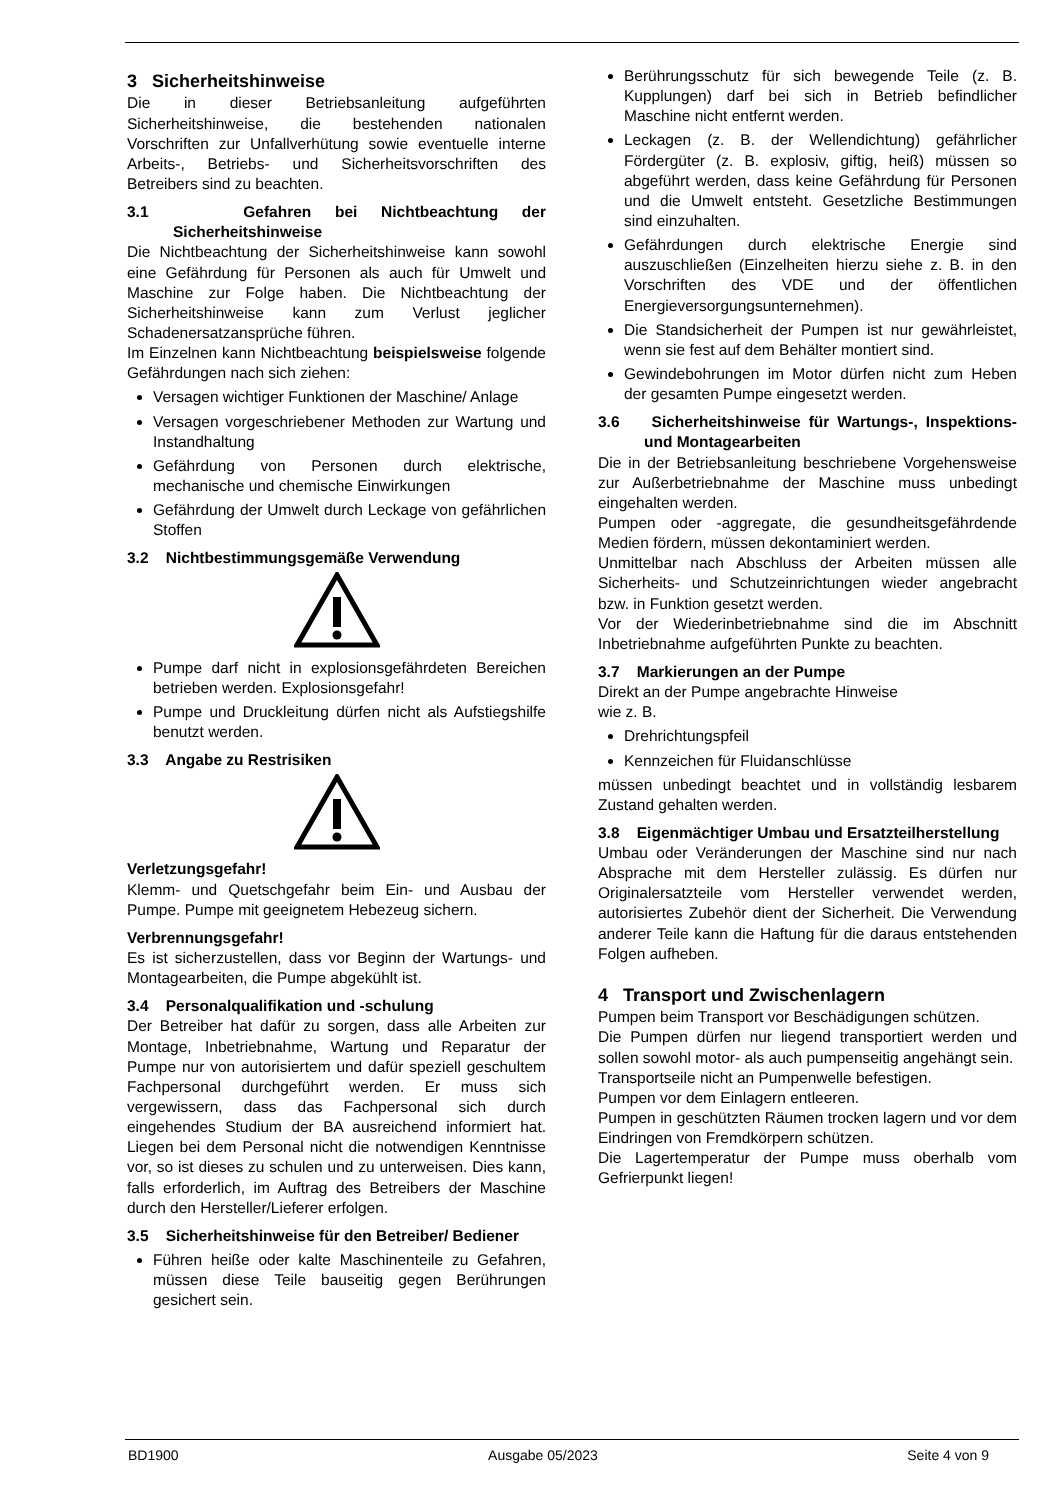3 Sicherheitshinweise
Die in dieser Betriebsanleitung aufgeführten Sicherheitshinweise, die bestehenden nationalen Vorschriften zur Unfallverhütung sowie eventuelle interne Arbeits-, Betriebs- und Sicherheitsvorschriften des Betreibers sind zu beachten.
3.1 Gefahren bei Nichtbeachtung der Sicherheitshinweise
Die Nichtbeachtung der Sicherheitshinweise kann sowohl eine Gefährdung für Personen als auch für Umwelt und Maschine zur Folge haben. Die Nichtbeachtung der Sicherheitshinweise kann zum Verlust jeglicher Schadenersatzansprüche führen.
Im Einzelnen kann Nichtbeachtung beispielsweise folgende Gefährdungen nach sich ziehen:
Versagen wichtiger Funktionen der Maschine/ Anlage
Versagen vorgeschriebener Methoden zur Wartung und Instandhaltung
Gefährdung von Personen durch elektrische, mechanische und chemische Einwirkungen
Gefährdung der Umwelt durch Leckage von gefährlichen Stoffen
3.2 Nichtbestimmungsgemäße Verwendung
Pumpe darf nicht in explosionsgefährdeten Bereichen betrieben werden. Explosionsgefahr!
Pumpe und Druckleitung dürfen nicht als Aufstiegshilfe benutzt werden.
3.3 Angabe zu Restrisiken
Verletzungsgefahr!
Klemm- und Quetschgefahr beim Ein- und Ausbau der Pumpe. Pumpe mit geeignetem Hebezeug sichern.
Verbrennungsgefahr!
Es ist sicherzustellen, dass vor Beginn der Wartungs- und Montagearbeiten, die Pumpe abgekühlt ist.
3.4 Personalqualifikation und -schulung
Der Betreiber hat dafür zu sorgen, dass alle Arbeiten zur Montage, Inbetriebnahme, Wartung und Reparatur der Pumpe nur von autorisiertem und dafür speziell geschultem Fachpersonal durchgeführt werden. Er muss sich vergewissern, dass das Fachpersonal sich durch eingehendes Studium der BA ausreichend informiert hat. Liegen bei dem Personal nicht die notwendigen Kenntnisse vor, so ist dieses zu schulen und zu unterweisen. Dies kann, falls erforderlich, im Auftrag des Betreibers der Maschine durch den Hersteller/Lieferer erfolgen.
3.5 Sicherheitshinweise für den Betreiber/ Bediener
Führen heiße oder kalte Maschinenteile zu Gefahren, müssen diese Teile bauseitig gegen Berührungen gesichert sein.
Berührungsschutz für sich bewegende Teile (z. B. Kupplungen) darf bei sich in Betrieb befindlicher Maschine nicht entfernt werden.
Leckagen (z. B. der Wellendichtung) gefährlicher Fördergüter (z. B. explosiv, giftig, heiß) müssen so abgeführt werden, dass keine Gefährdung für Personen und die Umwelt entsteht. Gesetzliche Bestimmungen sind einzuhalten.
Gefährdungen durch elektrische Energie sind auszuschließen (Einzelheiten hierzu siehe z. B. in den Vorschriften des VDE und der öffentlichen Energieversorgungsunternehmen).
Die Standsicherheit der Pumpen ist nur gewährleistet, wenn sie fest auf dem Behälter montiert sind.
Gewindebohrungen im Motor dürfen nicht zum Heben der gesamten Pumpe eingesetzt werden.
3.6 Sicherheitshinweise für Wartungs-, Inspektions- und Montagearbeiten
Die in der Betriebsanleitung beschriebene Vorgehensweise zur Außerbetriebnahme der Maschine muss unbedingt eingehalten werden.
Pumpen oder -aggregate, die gesundheitsgefährdende Medien fördern, müssen dekontaminiert werden.
Unmittelbar nach Abschluss der Arbeiten müssen alle Sicherheits- und Schutzeinrichtungen wieder angebracht bzw. in Funktion gesetzt werden.
Vor der Wiederinbetriebnahme sind die im Abschnitt Inbetriebnahme aufgeführten Punkte zu beachten.
3.7 Markierungen an der Pumpe
Direkt an der Pumpe angebrachte Hinweise
wie z. B.
Drehrichtungspfeil
Kennzeichen für Fluidanschlüsse
müssen unbedingt beachtet und in vollständig lesbarem Zustand gehalten werden.
3.8 Eigenmächtiger Umbau und Ersatzteilherstellung
Umbau oder Veränderungen der Maschine sind nur nach Absprache mit dem Hersteller zulässig. Es dürfen nur Originalersatzteile vom Hersteller verwendet werden, autorisiertes Zubehör dient der Sicherheit. Die Verwendung anderer Teile kann die Haftung für die daraus entstehenden Folgen aufheben.
4 Transport und Zwischenlagern
Pumpen beim Transport vor Beschädigungen schützen.
Die Pumpen dürfen nur liegend transportiert werden und sollen sowohl motor- als auch pumpenseitig angehängt sein.
Transportseile nicht an Pumpenwelle befestigen.
Pumpen vor dem Einlagern entleeren.
Pumpen in geschützten Räumen trocken lagern und vor dem Eindringen von Fremdkörpern schützen.
Die Lagertemperatur der Pumpe muss oberhalb vom Gefrierpunkt liegen!
BD1900 Ausgabe 05/2023 Seite 4 von 9